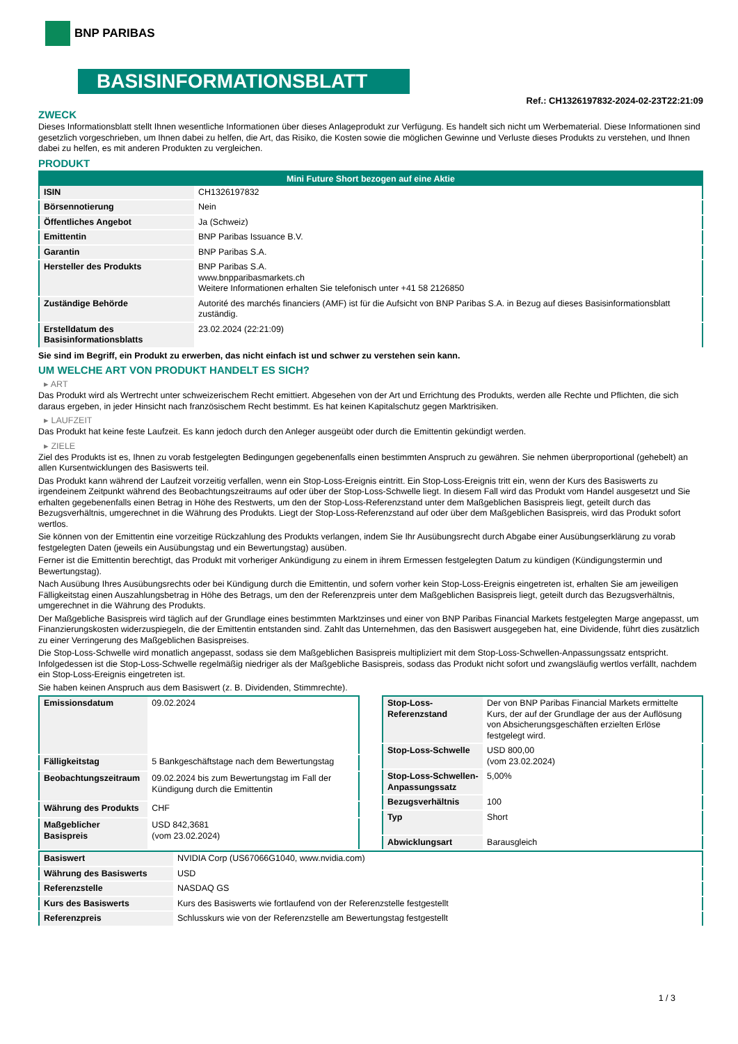BNP PARIBAS
BASISINFORMATIONSBLATT
Ref.: CH1326197832-2024-02-23T22:21:09
ZWECK
Dieses Informationsblatt stellt Ihnen wesentliche Informationen über dieses Anlageprodukt zur Verfügung. Es handelt sich nicht um Werbematerial. Diese Informationen sind gesetzlich vorgeschrieben, um Ihnen dabei zu helfen, die Art, das Risiko, die Kosten sowie die möglichen Gewinne und Verluste dieses Produkts zu verstehen, und Ihnen dabei zu helfen, es mit anderen Produkten zu vergleichen.
PRODUKT
| Mini Future Short bezogen auf eine Aktie | |
| --- | --- |
| ISIN | CH1326197832 |
| Börsennotierung | Nein |
| Öffentliches Angebot | Ja (Schweiz) |
| Emittentin | BNP Paribas Issuance B.V. |
| Garantin | BNP Paribas S.A. |
| Hersteller des Produkts | BNP Paribas S.A. www.bnpparibasmarkets.ch Weitere Informationen erhalten Sie telefonisch unter +41 58 2126850 |
| Zuständige Behörde | Autorité des marchés financiers (AMF) ist für die Aufsicht von BNP Paribas S.A. in Bezug auf dieses Basisinformationsblatt zuständig. |
| Erstelldatum des Basisinformationsblatts | 23.02.2024 (22:21:09) |
Sie sind im Begriff, ein Produkt zu erwerben, das nicht einfach ist und schwer zu verstehen sein kann.
UM WELCHE ART VON PRODUKT HANDELT ES SICH?
▸ ART
Das Produkt wird als Wertrecht unter schweizerischem Recht emittiert. Abgesehen von der Art und Errichtung des Produkts, werden alle Rechte und Pflichten, die sich daraus ergeben, in jeder Hinsicht nach französischem Recht bestimmt. Es hat keinen Kapitalschutz gegen Marktrisiken.
▸ LAUFZEIT
Das Produkt hat keine feste Laufzeit. Es kann jedoch durch den Anleger ausgeübt oder durch die Emittentin gekündigt werden.
▸ ZIELE
Ziel des Produkts ist es, Ihnen zu vorab festgelegten Bedingungen gegebenenfalls einen bestimmten Anspruch zu gewähren. Sie nehmen überproportional (gehebelt) an allen Kursentwicklungen des Basiswerts teil.
Das Produkt kann während der Laufzeit vorzeitig verfallen, wenn ein Stop-Loss-Ereignis eintritt. Ein Stop-Loss-Ereignis tritt ein, wenn der Kurs des Basiswerts zu irgendeinem Zeitpunkt während des Beobachtungszeitraums auf oder über der Stop-Loss-Schwelle liegt. In diesem Fall wird das Produkt vom Handel ausgesetzt und Sie erhalten gegebenenfalls einen Betrag in Höhe des Restwerts, um den der Stop-Loss-Referenzstand unter dem Maßgeblichen Basispreis liegt, geteilt durch das Bezugsverhältnis, umgerechnet in die Währung des Produkts. Liegt der Stop-Loss-Referenzstand auf oder über dem Maßgeblichen Basispreis, wird das Produkt sofort wertlos.
Sie können von der Emittentin eine vorzeitige Rückzahlung des Produkts verlangen, indem Sie Ihr Ausübungsrecht durch Abgabe einer Ausübungserklärung zu vorab festgelegten Daten (jeweils ein Ausübungstag und ein Bewertungstag) ausüben.
Ferner ist die Emittentin berechtigt, das Produkt mit vorheriger Ankündigung zu einem in ihrem Ermessen festgelegten Datum zu kündigen (Kündigungstermin und Bewertungstag).
Nach Ausübung Ihres Ausübungsrechts oder bei Kündigung durch die Emittentin, und sofern vorher kein Stop-Loss-Ereignis eingetreten ist, erhalten Sie am jeweiligen Fälligkeitstag einen Auszahlungsbetrag in Höhe des Betrags, um den der Referenzpreis unter dem Maßgeblichen Basispreis liegt, geteilt durch das Bezugsverhältnis, umgerechnet in die Währung des Produkts.
Der Maßgebliche Basispreis wird täglich auf der Grundlage eines bestimmten Marktzinses und einer von BNP Paribas Financial Markets festgelegten Marge angepasst, um Finanzierungskosten widerzuspiegeln, die der Emittentin entstanden sind. Zahlt das Unternehmen, das den Basiswert ausgegeben hat, eine Dividende, führt dies zusätzlich zu einer Verringerung des Maßgeblichen Basispreises.
Die Stop-Loss-Schwelle wird monatlich angepasst, sodass sie dem Maßgeblichen Basispreis multipliziert mit dem Stop-Loss-Schwellen-Anpassungssatz entspricht. Infolgedessen ist die Stop-Loss-Schwelle regelmäßig niedriger als der Maßgebliche Basispreis, sodass das Produkt nicht sofort und zwangsläufig wertlos verfällt, nachdem ein Stop-Loss-Ereignis eingetreten ist.
Sie haben keinen Anspruch aus dem Basiswert (z. B. Dividenden, Stimmrechte).
| Emissionsdatum | 09.02.2024 |
| Fälligkeitstag | 5 Bankgeschäftstage nach dem Bewertungstag |
| Beobachtungszeitraum | 09.02.2024 bis zum Bewertungstag im Fall der Kündigung durch die Emittentin |
| Währung des Produkts | CHF |
| Maßgeblicher Basispreis | USD 842,3681 (vom 23.02.2024) |
| Stop-Loss-Referenzstand | Der von BNP Paribas Financial Markets ermittelte Kurs, der auf der Grundlage der aus der Auflösung von Absicherungsgeschäften erzielten Erlöse festgelegt wird. |
| Stop-Loss-Schwelle | USD 800,00 (vom 23.02.2024) |
| Stop-Loss-Schwellen-Anpassungssatz | 5,00% |
| Bezugsverhältnis | 100 |
| Typ | Short |
| Abwicklungsart | Barausgleich |
| Basiswert | NVIDIA Corp (US67066G1040, www.nvidia.com) |
| Währung des Basiswerts | USD |
| Referenzstelle | NASDAQ GS |
| Kurs des Basiswerts | Kurs des Basiswerts wie fortlaufend von der Referenzstelle festgestellt |
| Referenzpreis | Schlusskurs wie von der Referenzstelle am Bewertungstag festgestellt |
1 / 3